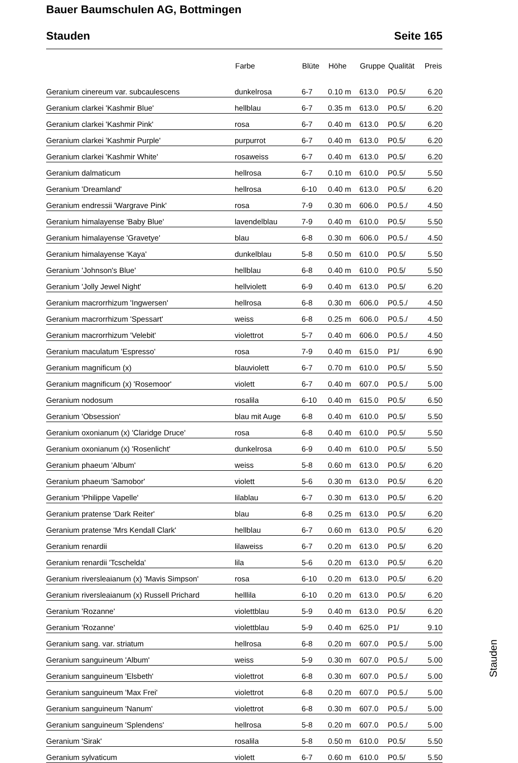Bauer Baumschulen AG, Bottmingen
Stauden Seite 165
| | Farbe | Blüte | Höhe | Gruppe | Qualität | Preis |
| --- | --- | --- | --- | --- | --- | --- |
| Geranium cinereum var. subcaulescens | dunkelrosa | 6-7 | 0.10 m | 613.0 | P0.5/ | 6.20 |
| Geranium clarkei 'Kashmir Blue' | hellblau | 6-7 | 0.35 m | 613.0 | P0.5/ | 6.20 |
| Geranium clarkei 'Kashmir Pink' | rosa | 6-7 | 0.40 m | 613.0 | P0.5/ | 6.20 |
| Geranium clarkei 'Kashmir Purple' | purpurrot | 6-7 | 0.40 m | 613.0 | P0.5/ | 6.20 |
| Geranium clarkei 'Kashmir White' | rosaweiss | 6-7 | 0.40 m | 613.0 | P0.5/ | 6.20 |
| Geranium dalmaticum | hellrosa | 6-7 | 0.10 m | 610.0 | P0.5/ | 5.50 |
| Geranium 'Dreamland' | hellrosa | 6-10 | 0.40 m | 613.0 | P0.5/ | 6.20 |
| Geranium endressii 'Wargrave Pink' | rosa | 7-9 | 0.30 m | 606.0 | P0.5./ | 4.50 |
| Geranium himalayense 'Baby Blue' | lavendelblau | 7-9 | 0.40 m | 610.0 | P0.5/ | 5.50 |
| Geranium himalayense 'Gravetye' | blau | 6-8 | 0.30 m | 606.0 | P0.5./ | 4.50 |
| Geranium himalayense 'Kaya' | dunkelblau | 5-8 | 0.50 m | 610.0 | P0.5/ | 5.50 |
| Geranium 'Johnson's Blue' | hellblau | 6-8 | 0.40 m | 610.0 | P0.5/ | 5.50 |
| Geranium 'Jolly Jewel Night' | hellviolett | 6-9 | 0.40 m | 613.0 | P0.5/ | 6.20 |
| Geranium macrorrhizum 'Ingwersen' | hellrosa | 6-8 | 0.30 m | 606.0 | P0.5./ | 4.50 |
| Geranium macrorrhizum 'Spessart' | weiss | 6-8 | 0.25 m | 606.0 | P0.5./ | 4.50 |
| Geranium macrorrhizum 'Velebit' | violettrot | 5-7 | 0.40 m | 606.0 | P0.5./ | 4.50 |
| Geranium maculatum 'Espresso' | rosa | 7-9 | 0.40 m | 615.0 | P1/ | 6.90 |
| Geranium magnificum (x) | blauviolett | 6-7 | 0.70 m | 610.0 | P0.5/ | 5.50 |
| Geranium magnificum (x) 'Rosemoor' | violett | 6-7 | 0.40 m | 607.0 | P0.5./ | 5.00 |
| Geranium nodosum | rosalila | 6-10 | 0.40 m | 615.0 | P0.5/ | 6.50 |
| Geranium 'Obsession' | blau mit Auge | 6-8 | 0.40 m | 610.0 | P0.5/ | 5.50 |
| Geranium oxonianum (x) 'Claridge Druce' | rosa | 6-8 | 0.40 m | 610.0 | P0.5/ | 5.50 |
| Geranium oxonianum (x) 'Rosenlicht' | dunkelrosa | 6-9 | 0.40 m | 610.0 | P0.5/ | 5.50 |
| Geranium phaeum 'Album' | weiss | 5-8 | 0.60 m | 613.0 | P0.5/ | 6.20 |
| Geranium phaeum 'Samobor' | violett | 5-6 | 0.30 m | 613.0 | P0.5/ | 6.20 |
| Geranium 'Philippe Vapelle' | lilablau | 6-7 | 0.30 m | 613.0 | P0.5/ | 6.20 |
| Geranium pratense 'Dark Reiter' | blau | 6-8 | 0.25 m | 613.0 | P0.5/ | 6.20 |
| Geranium pratense 'Mrs Kendall Clark' | hellblau | 6-7 | 0.60 m | 613.0 | P0.5/ | 6.20 |
| Geranium renardii | lilaweiss | 6-7 | 0.20 m | 613.0 | P0.5/ | 6.20 |
| Geranium renardii 'Tcschelda' | lila | 5-6 | 0.20 m | 613.0 | P0.5/ | 6.20 |
| Geranium riversleaianum (x) 'Mavis Simpson' | rosa | 6-10 | 0.20 m | 613.0 | P0.5/ | 6.20 |
| Geranium riversleaianum (x) Russell Prichard | helllila | 6-10 | 0.20 m | 613.0 | P0.5/ | 6.20 |
| Geranium 'Rozanne' | violettblau | 5-9 | 0.40 m | 613.0 | P0.5/ | 6.20 |
| Geranium 'Rozanne' | violettblau | 5-9 | 0.40 m | 625.0 | P1/ | 9.10 |
| Geranium sang. var. striatum | hellrosa | 6-8 | 0.20 m | 607.0 | P0.5./ | 5.00 |
| Geranium sanguineum 'Album' | weiss | 5-9 | 0.30 m | 607.0 | P0.5./ | 5.00 |
| Geranium sanguineum 'Elsbeth' | violettrot | 6-8 | 0.30 m | 607.0 | P0.5./ | 5.00 |
| Geranium sanguineum 'Max Frei' | violettrot | 6-8 | 0.20 m | 607.0 | P0.5./ | 5.00 |
| Geranium sanguineum 'Nanum' | violettrot | 6-8 | 0.30 m | 607.0 | P0.5./ | 5.00 |
| Geranium sanguineum 'Splendens' | hellrosa | 5-8 | 0.20 m | 607.0 | P0.5./ | 5.00 |
| Geranium 'Sirak' | rosalila | 5-8 | 0.50 m | 610.0 | P0.5/ | 5.50 |
| Geranium sylvaticum | violett | 6-7 | 0.60 m | 610.0 | P0.5/ | 5.50 |
Stauden